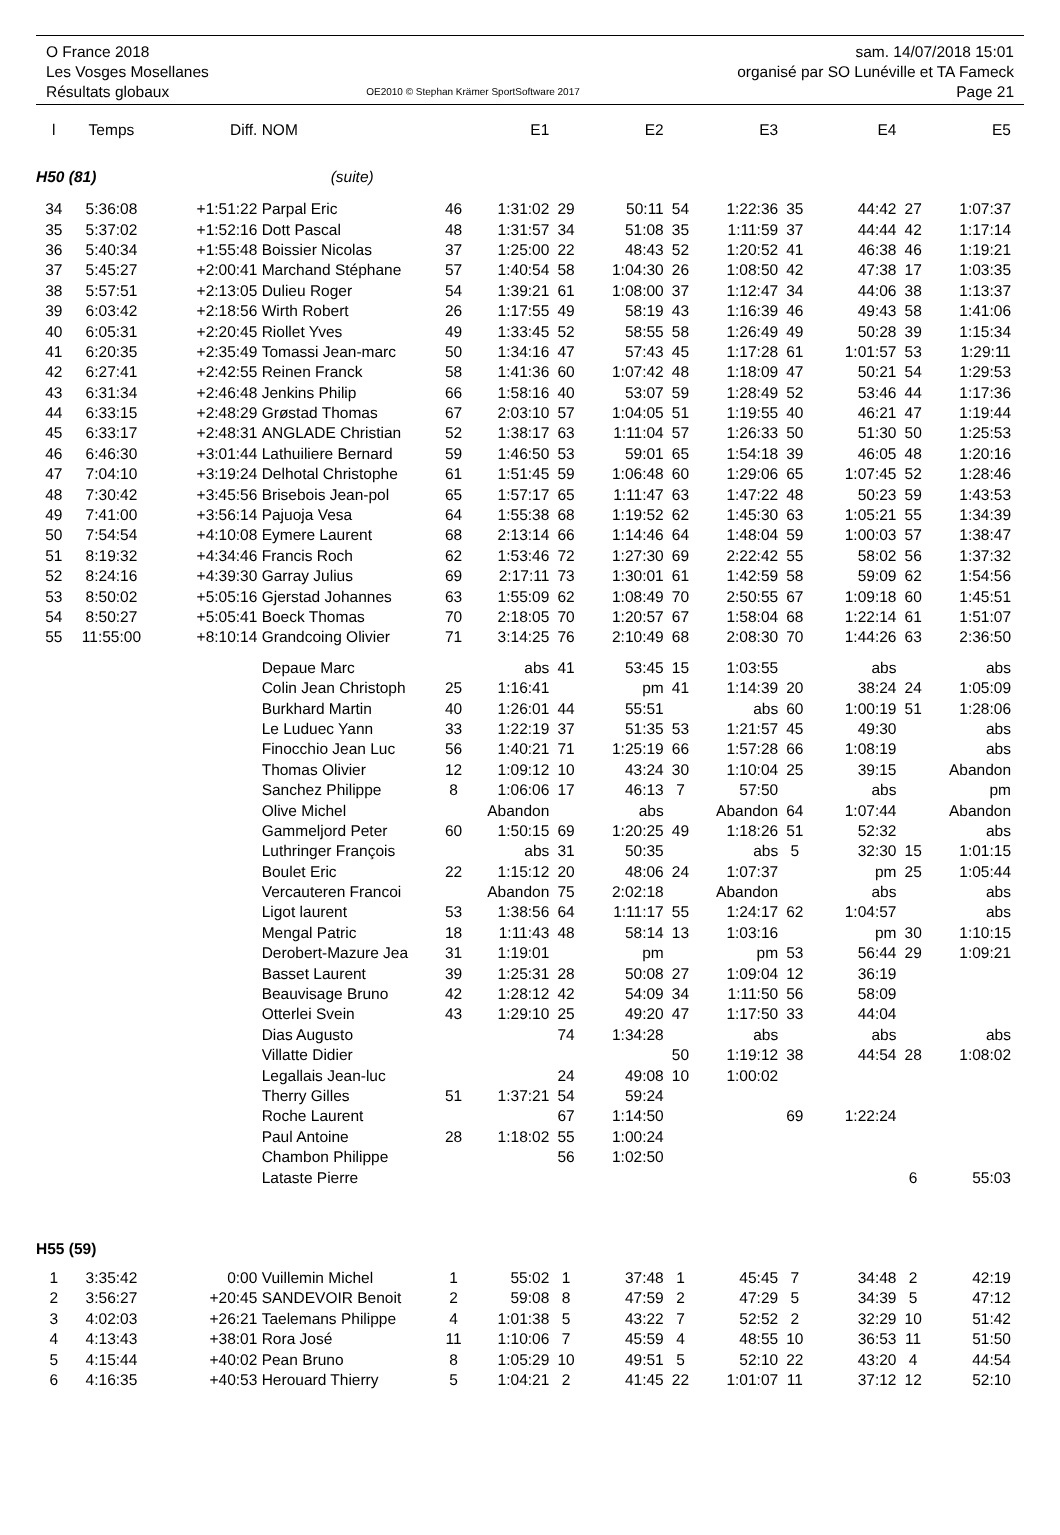O France 2018
Les Vosges Mosellanes
Résultats globaux
OE2010 © Stephan Krämer SportSoftware 2017
sam. 14/07/2018 15:01
organisé par SO Lunéville et TA Fameck
Page 21
| l | Temps | Diff. | NOM | | E1 | | E2 | | E3 | | E4 | | E5 |
| --- | --- | --- | --- | --- | --- | --- | --- | --- | --- | --- | --- | --- | --- |
| H50 (81) (suite) | | | | | | | | | | | | | |
| 34 | 5:36:08 | +1:51:22 | Parpal Eric | 46 | 1:31:02 | 29 | 50:11 | 54 | 1:22:36 | 35 | 44:42 | 27 | 1:07:37 |
| 35 | 5:37:02 | +1:52:16 | Dott Pascal | 48 | 1:31:57 | 34 | 51:08 | 35 | 1:11:59 | 37 | 44:44 | 42 | 1:17:14 |
| 36 | 5:40:34 | +1:55:48 | Boissier Nicolas | 37 | 1:25:00 | 22 | 48:43 | 52 | 1:20:52 | 41 | 46:38 | 46 | 1:19:21 |
| 37 | 5:45:27 | +2:00:41 | Marchand Stéphane | 57 | 1:40:54 | 58 | 1:04:30 | 26 | 1:08:50 | 42 | 47:38 | 17 | 1:03:35 |
| 38 | 5:57:51 | +2:13:05 | Dulieu Roger | 54 | 1:39:21 | 61 | 1:08:00 | 37 | 1:12:47 | 34 | 44:06 | 38 | 1:13:37 |
| 39 | 6:03:42 | +2:18:56 | Wirth Robert | 26 | 1:17:55 | 49 | 58:19 | 43 | 1:16:39 | 46 | 49:43 | 58 | 1:41:06 |
| 40 | 6:05:31 | +2:20:45 | Riollet Yves | 49 | 1:33:45 | 52 | 58:55 | 58 | 1:26:49 | 49 | 50:28 | 39 | 1:15:34 |
| 41 | 6:20:35 | +2:35:49 | Tomassi Jean-marc | 50 | 1:34:16 | 47 | 57:43 | 45 | 1:17:28 | 61 | 1:01:57 | 53 | 1:29:11 |
| 42 | 6:27:41 | +2:42:55 | Reinen Franck | 58 | 1:41:36 | 60 | 1:07:42 | 48 | 1:18:09 | 47 | 50:21 | 54 | 1:29:53 |
| 43 | 6:31:34 | +2:46:48 | Jenkins Philip | 66 | 1:58:16 | 40 | 53:07 | 59 | 1:28:49 | 52 | 53:46 | 44 | 1:17:36 |
| 44 | 6:33:15 | +2:48:29 | Grøstad Thomas | 67 | 2:03:10 | 57 | 1:04:05 | 51 | 1:19:55 | 40 | 46:21 | 47 | 1:19:44 |
| 45 | 6:33:17 | +2:48:31 | ANGLADE Christian | 52 | 1:38:17 | 63 | 1:11:04 | 57 | 1:26:33 | 50 | 51:30 | 50 | 1:25:53 |
| 46 | 6:46:30 | +3:01:44 | Lathuiliere Bernard | 59 | 1:46:50 | 53 | 59:01 | 65 | 1:54:18 | 39 | 46:05 | 48 | 1:20:16 |
| 47 | 7:04:10 | +3:19:24 | Delhotal Christophe | 61 | 1:51:45 | 59 | 1:06:48 | 60 | 1:29:06 | 65 | 1:07:45 | 52 | 1:28:46 |
| 48 | 7:30:42 | +3:45:56 | Brisebois Jean-pol | 65 | 1:57:17 | 65 | 1:11:47 | 63 | 1:47:22 | 48 | 50:23 | 59 | 1:43:53 |
| 49 | 7:41:00 | +3:56:14 | Pajuoja Vesa | 64 | 1:55:38 | 68 | 1:19:52 | 62 | 1:45:30 | 63 | 1:05:21 | 55 | 1:34:39 |
| 50 | 7:54:54 | +4:10:08 | Eymere Laurent | 68 | 2:13:14 | 66 | 1:14:46 | 64 | 1:48:04 | 59 | 1:00:03 | 57 | 1:38:47 |
| 51 | 8:19:32 | +4:34:46 | Francis Roch | 62 | 1:53:46 | 72 | 1:27:30 | 69 | 2:22:42 | 55 | 58:02 | 56 | 1:37:32 |
| 52 | 8:24:16 | +4:39:30 | Garray Julius | 69 | 2:17:11 | 73 | 1:30:01 | 61 | 1:42:59 | 58 | 59:09 | 62 | 1:54:56 |
| 53 | 8:50:02 | +5:05:16 | Gjerstad Johannes | 63 | 1:55:09 | 62 | 1:08:49 | 70 | 2:50:55 | 67 | 1:09:18 | 60 | 1:45:51 |
| 54 | 8:50:27 | +5:05:41 | Boeck Thomas | 70 | 2:18:05 | 70 | 1:20:57 | 67 | 1:58:04 | 68 | 1:22:14 | 61 | 1:51:07 |
| 55 | 11:55:00 | +8:10:14 | Grandcoing Olivier | 71 | 3:14:25 | 76 | 2:10:49 | 68 | 2:08:30 | 70 | 1:44:26 | 63 | 2:36:50 |
| | | | Depaue Marc | | abs | 41 | 53:45 | 15 | 1:03:55 | | abs | | abs |
| | | | Colin Jean Christoph | 25 | 1:16:41 | | pm | 41 | 1:14:39 | 20 | 38:24 | 24 | 1:05:09 |
| | | | Burkhard Martin | 40 | 1:26:01 | 44 | 55:51 | | abs | 60 | 1:00:19 | 51 | 1:28:06 |
| | | | Le Luduec Yann | 33 | 1:22:19 | 37 | 51:35 | 53 | 1:21:57 | 45 | 49:30 | | abs |
| | | | Finocchio Jean Luc | 56 | 1:40:21 | 71 | 1:25:19 | 66 | 1:57:28 | 66 | 1:08:19 | | abs |
| | | | Thomas Olivier | 12 | 1:09:12 | 10 | 43:24 | 30 | 1:10:04 | 25 | 39:15 | Abandon | |
| | | | Sanchez Philippe | 8 | 1:06:06 | 17 | 46:13 | 7 | 57:50 | | abs | | pm |
| | | | Olive Michel | Abandon | | | abs | Abandon | | 64 | 1:07:44 | Abandon | |
| | | | Gammeljord Peter | 60 | 1:50:15 | 69 | 1:20:25 | 49 | 1:18:26 | 51 | 52:32 | | abs |
| | | | Luthringer François | | abs | 31 | 50:35 | | abs | 5 | 32:30 | 15 | 1:01:15 |
| | | | Boulet Eric | 22 | 1:15:12 | 20 | 48:06 | 24 | 1:07:37 | | pm | 25 | 1:05:44 |
| | | | Vercauteren Francoi | Abandon | | 75 | 2:02:18 | Abandon | | | abs | | abs |
| | | | Ligot laurent | 53 | 1:38:56 | 64 | 1:11:17 | 55 | 1:24:17 | 62 | 1:04:57 | | abs |
| | | | Mengal Patric | 18 | 1:11:43 | 48 | 58:14 | 13 | 1:03:16 | | pm | 30 | 1:10:15 |
| | | | Derobert-Mazure Jea | 31 | 1:19:01 | | pm | | pm | 53 | 56:44 | 29 | 1:09:21 |
| | | | Basset Laurent | 39 | 1:25:31 | 28 | 50:08 | 27 | 1:09:04 | 12 | 36:19 | | |
| | | | Beauvisage Bruno | 42 | 1:28:12 | 42 | 54:09 | 34 | 1:11:50 | 56 | 58:09 | | |
| | | | Otterlei Svein | 43 | 1:29:10 | 25 | 49:20 | 47 | 1:17:50 | 33 | 44:04 | | |
| | | | Dias Augusto | | | 74 | 1:34:28 | | abs | | abs | | abs |
| | | | Villatte Didier | | | | | 50 | 1:19:12 | 38 | 44:54 | 28 | 1:08:02 |
| | | | Legallais Jean-luc | | | 24 | 49:08 | 10 | 1:00:02 | | | | |
| | | | Therry Gilles | 51 | 1:37:21 | 54 | 59:24 | | | | | | |
| | | | Roche Laurent | | | 67 | 1:14:50 | | | 69 | 1:22:24 | | |
| | | | Paul Antoine | 28 | 1:18:02 | 55 | 1:00:24 | | | | | | |
| | | | Chambon Philippe | | | 56 | 1:02:50 | | | | | | |
| | | | Lataste Pierre | | | | | | | | | 6 | 55:03 |
| H55 (59) | | | | | | | | | | | | | |
| 1 | 3:35:42 | 0:00 | Vuillemin Michel | 1 | 55:02 | 1 | 37:48 | 1 | 45:45 | 7 | 34:48 | 2 | 42:19 |
| 2 | 3:56:27 | +20:45 | SANDEVOIR Benoit | 2 | 59:08 | 8 | 47:59 | 2 | 47:29 | 5 | 34:39 | 5 | 47:12 |
| 3 | 4:02:03 | +26:21 | Taelemans Philippe | 4 | 1:01:38 | 5 | 43:22 | 7 | 52:52 | 2 | 32:29 | 10 | 51:42 |
| 4 | 4:13:43 | +38:01 | Rora José | 11 | 1:10:06 | 7 | 45:59 | 4 | 48:55 | 10 | 36:53 | 11 | 51:50 |
| 5 | 4:15:44 | +40:02 | Pean Bruno | 8 | 1:05:29 | 10 | 49:51 | 5 | 52:10 | 22 | 43:20 | 4 | 44:54 |
| 6 | 4:16:35 | +40:53 | Herouard Thierry | 5 | 1:04:21 | 2 | 41:45 | 22 | 1:01:07 | 11 | 37:12 | 12 | 52:10 |